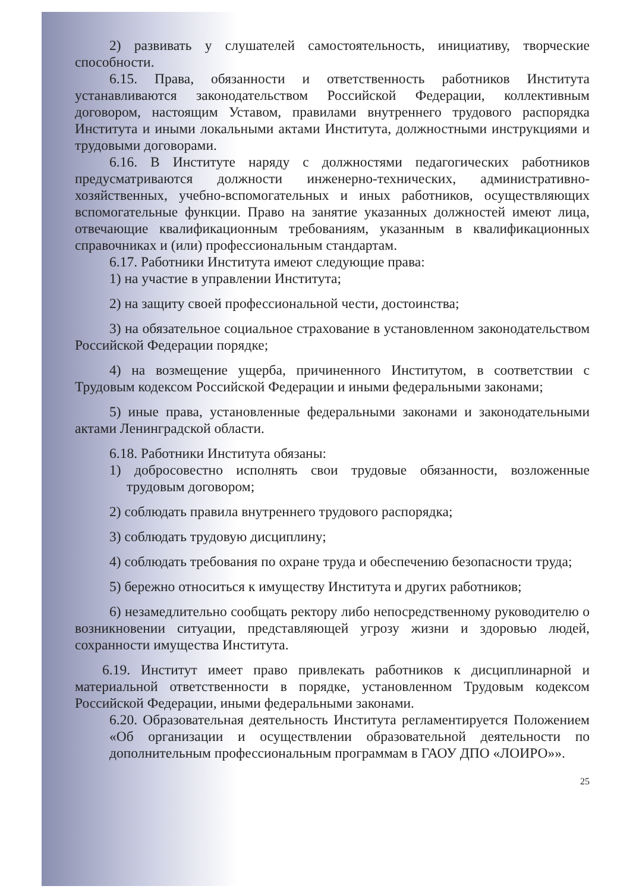2) развивать у слушателей самостоятельность, инициативу, творческие способности.
6.15. Права, обязанности и ответственность работников Института устанавливаются законодательством Российской Федерации, коллективным договором, настоящим Уставом, правилами внутреннего трудового распорядка Института и иными локальными актами Института, должностными инструкциями и трудовыми договорами.
6.16. В Институте наряду с должностями педагогических работников предусматриваются должности инженерно-технических, административно-хозяйственных, учебно-вспомогательных и иных работников, осуществляющих вспомогательные функции. Право на занятие указанных должностей имеют лица, отвечающие квалификационным требованиям, указанным в квалификационных справочниках и (или) профессиональным стандартам.
6.17. Работники Института имеют следующие права:
1) на участие в управлении Института;
2) на защиту своей профессиональной чести, достоинства;
3) на обязательное социальное страхование в установленном законодательством Российской Федерации порядке;
4) на возмещение ущерба, причиненного Институтом, в соответствии с Трудовым кодексом Российской Федерации и иными федеральными законами;
5) иные права, установленные федеральными законами и законодательными актами Ленинградской области.
6.18. Работники Института обязаны:
1) добросовестно исполнять свои трудовые обязанности, возложенные трудовым договором;
2) соблюдать правила внутреннего трудового распорядка;
3) соблюдать трудовую дисциплину;
4) соблюдать требования по охране труда и обеспечению безопасности труда;
5) бережно относиться к имуществу Института и других работников;
6) незамедлительно сообщать ректору либо непосредственному руководителю о возникновении ситуации, представляющей угрозу жизни и здоровью людей, сохранности имущества Института.
6.19. Институт имеет право привлекать работников к дисциплинарной и материальной ответственности в порядке, установленном Трудовым кодексом Российской Федерации, иными федеральными законами.
6.20. Образовательная деятельность Института регламентируется Положением «Об организации и осуществлении образовательной деятельности по дополнительным профессиональным программам в ГАОУ ДПО «ЛОИРО»».
25